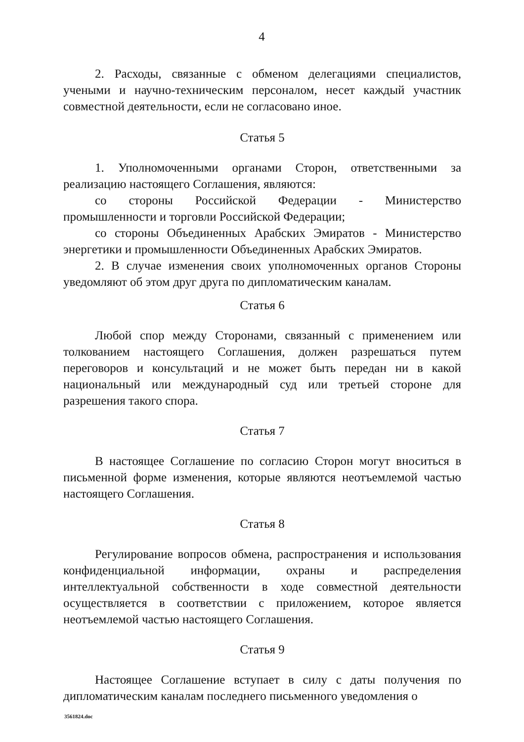4
2. Расходы, связанные с обменом делегациями специалистов, учеными и научно-техническим персоналом, несет каждый участник совместной деятельности, если не согласовано иное.
Статья 5
1. Уполномоченными органами Сторон, ответственными за реализацию настоящего Соглашения, являются:
со стороны Российской Федерации - Министерство промышленности и торговли Российской Федерации;
со стороны Объединенных Арабских Эмиратов - Министерство энергетики и промышленности Объединенных Арабских Эмиратов.
2. В случае изменения своих уполномоченных органов Стороны уведомляют об этом друг друга по дипломатическим каналам.
Статья 6
Любой спор между Сторонами, связанный с применением или толкованием настоящего Соглашения, должен разрешаться путем переговоров и консультаций и не может быть передан ни в какой национальный или международный суд или третьей стороне для разрешения такого спора.
Статья 7
В настоящее Соглашение по согласию Сторон могут вноситься в письменной форме изменения, которые являются неотъемлемой частью настоящего Соглашения.
Статья 8
Регулирование вопросов обмена, распространения и использования конфиденциальной информации, охраны и распределения интеллектуальной собственности в ходе совместной деятельности осуществляется в соответствии с приложением, которое является неотъемлемой частью настоящего Соглашения.
Статья 9
Настоящее Соглашение вступает в силу с даты получения по дипломатическим каналам последнего письменного уведомления о
3561824.doc